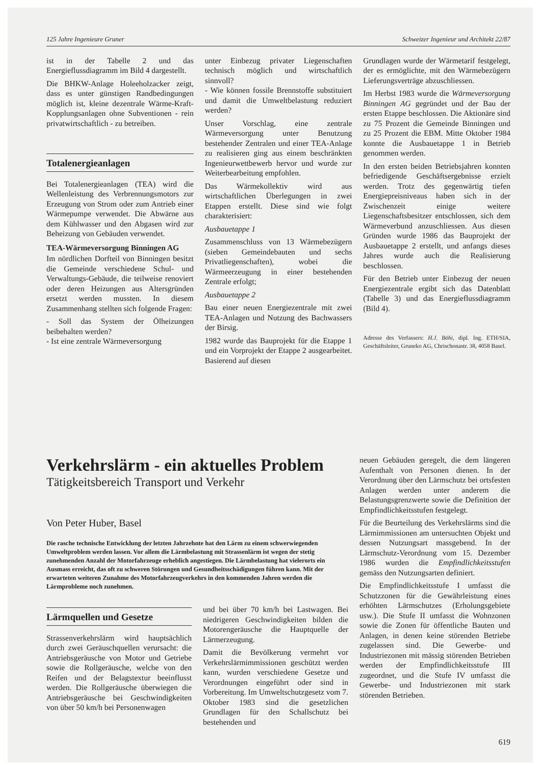125 Jahre Ingenieure Gruner Schweizer Ingenieur und Architekt 22/87
ist in der Tabelle 2 und das Energieflussdiagramm im Bild 4 dargestellt.
Die BHKW-Anlage Holeeholzacker zeigt, dass es unter günstigen Randbedingungen möglich ist, kleine dezentrale Wärme-Kraft-Kopplungsanlagen ohne Subventionen - rein privatwirtschaftlich - zu betreiben.
Totalenergieanlagen
Bei Totalenergieanlagen (TEA) wird die Wellenleistung des Verbrennungsmotors zur Erzeugung von Strom oder zum Antrieb einer Wärmepumpe verwendet. Die Abwärne aus dem Kühlwasser und den Abgasen wird zur Beheizung von Gebäuden verwendet.
TEA-Wärmeversorgung Binningen AG
Im nördlichen Dorfteil von Binningen besitzt die Gemeinde verschiedene Schul- und Verwaltungs-Gebäude, die teilweise renoviert oder deren Heizungen aus Altersgründen ersetzt werden mussten. In diesem Zusammenhang stellten sich folgende Fragen:
- Soll das System der Ölheizungen beibehalten werden?
- Ist eine zentrale Wärmeversorgung
unter Einbezug privater Liegenschaften technisch möglich und wirtschaftlich sinnvoll?
- Wie können fossile Brennstoffe substituiert und damit die Umweltbelastung reduziert werden?
Unser Vorschlag, eine zentrale Wärmeversorgung unter Benutzung bestehender Zentralen und einer TEA-Anlage zu realisieren ging aus einem beschränkten Ingenieurwettbewerb hervor und wurde zur Weiterbearbeitung empfohlen.
Das Wärmekollektiv wird aus wirtschaftlichen Überlegungen in zwei Etappen erstellt. Diese sind wie folgt charakterisiert:
Ausbauetappe 1
Zusammenschluss von 13 Wärmebezügern (sieben Gemeindebauten und sechs Privatliegenschaften), wobei die Wärmeerzeugung in einer bestehenden Zentrale erfolgt;
Ausbauetappe 2
Bau einer neuen Energiezentrale mit zwei TEA-Anlagen und Nutzung des Bachwassers der Birsig.
1982 wurde das Bauprojekt für die Etappe 1 und ein Vorprojekt der Etappe 2 ausgearbeitet. Basierend auf diesen
Grundlagen wurde der Wärmetarif festgelegt, der es ermöglichte, mit den Wärmebezügern Lieferungsverträge abzuschliessen.
Im Herbst 1983 wurde die Wärmeversorgung Binningen AG gegründet und der Bau der ersten Etappe beschlossen. Die Aktionäre sind zu 75 Prozent die Gemeinde Binningen und zu 25 Prozent die EBM. Mitte Oktober 1984 konnte die Ausbauetappe 1 in Betrieb genommen werden.
In den ersten beiden Betriebsjahren konnten befriedigende Geschäftsergebnisse erzielt werden. Trotz des gegenwärtig tiefen Energiepreisniveaus haben sich in der Zwischenzeit einige weitere Liegenschaftsbesitzer entschlossen, sich dem Wärmeverbund anzuschliessen. Aus diesen Gründen wurde 1986 das Bauprojekt der Ausbauetappe 2 erstellt, und anfangs dieses Jahres wurde auch die Realisierung beschlossen.
Für den Betrieb unter Einbezug der neuen Energiezentrale ergibt sich das Datenblatt (Tabelle 3) und das Energieflussdiagramm (Bild 4).
Adresse des Verfassers: H.J. Böhi, dipl. Ing. ETH/SIA, Geschäftsleiter, Gruneko AG, Chrischonastr. 38, 4058 Basel.
Verkehrslärm - ein aktuelles Problem
Tätigkeitsbereich Transport und Verkehr
Von Peter Huber, Basel
Die rasche technische Entwicklung der letzten Jahrzehnte hat den Lärm zu einem schwerwiegenden Umweltproblem werden lassen. Vor allem die Lärmbelastung mit Strassenlärm ist wegen der stetig zunehmenden Anzahl der Motorfahrzeuge erheblich angestiegen. Die Lärmbelastung hat vielerorts ein Ausmass erreicht, das oft zu schweren Störungen und Gesundheitsschädigungen führen kann. Mit der erwarteten weiteren Zunahme des Motorfahrzeugverkehrs in den kommenden Jahren werden die Lärmprobleme noch zunehmen.
Lärmquellen und Gesetze
Strassenverkehrslärm wird hauptsächlich durch zwei Geräuschquellen verursacht: die Antriebsgeräusche von Motor und Getriebe sowie die Rollgeräusche, welche von den Reifen und der Belagstextur beeinflusst werden. Die Rollgeräusche überwiegen die Antriebsgeräusche bei Geschwindigkeiten von über 50 km/h bei Personenwagen
und bei über 70 km/h bei Lastwagen. Bei niedrigeren Geschwindigkeiten bilden die Motorengeräusche die Hauptquelle der Lärmerzeugung.
Damit die Bevölkerung vermehrt vor Verkehrslärmimmissionen geschützt werden kann, wurden verschiedene Gesetze und Verordnungen eingeführt oder sind in Vorbereitung. Im Umweltschutzgesetz vom 7. Oktober 1983 sind die gesetzlichen Grundlagen für den Schallschutz bei bestehenden und
neuen Gebäuden geregelt, die dem längeren Aufenthalt von Personen dienen. In der Verordnung über den Lärmschutz bei ortsfesten Anlagen werden unter anderem die Belastungsgrenzwerte sowie die Definition der Empfindlichkeitsstufen festgelegt.
Für die Beurteilung des Verkehrslärms sind die Lärmimmissionen am untersuchten Objekt und dessen Nutzungsart massgebend. In der Lärmschutz-Verordnung vom 15. Dezember 1986 wurden die Empfindlichkeitsstufen gemäss den Nutzungsarten definiert.
Die Empfindlichkeitsstufe I umfasst die Schutzzonen für die Gewährleistung eines erhöhten Lärmschutzes (Erholungsgebiete usw.). Die Stufe II umfasst die Wohnzonen sowie die Zonen für öffentliche Bauten und Anlagen, in denen keine störenden Betriebe zugelassen sind. Die Gewerbe- und Industriezonen mit mässig störenden Betrieben werden der Empfindlichkeitsstufe III zugeordnet, und die Stufe IV umfasst die Gewerbe- und Industriezonen mit stark störenden Betrieben.
619